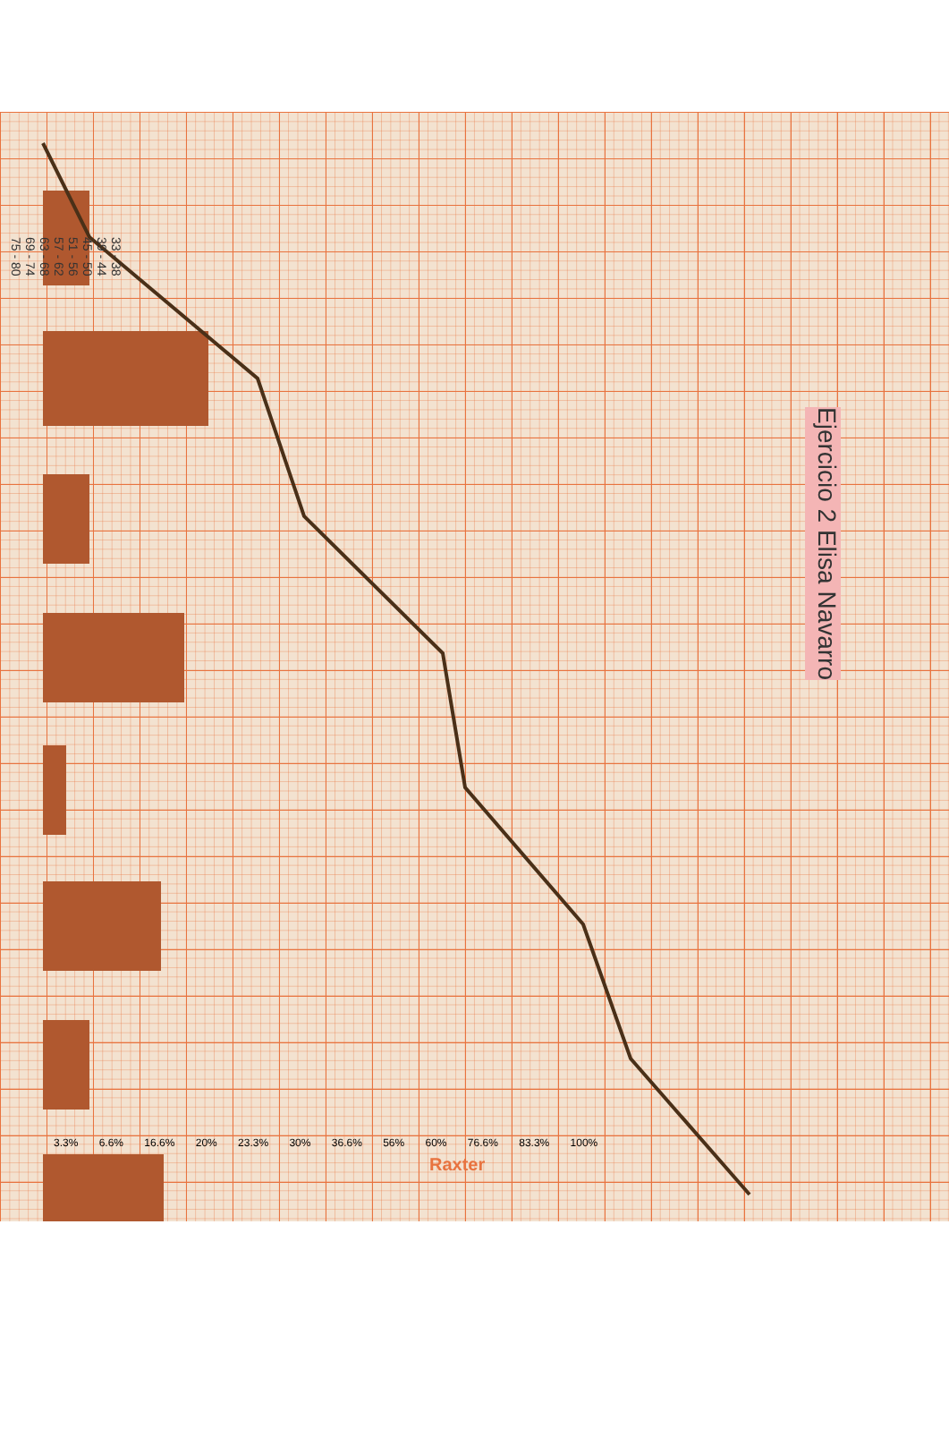Ejercicio 2 Elisa Navarro
33 - 38
39 - 44
45 - 50
51 - 56
57 - 62
63 - 68
69 - 74
75 - 80
3.3% 6.6% 16.6% 20% 23.3% 30% 36.6% 56% 60% 76.6% 83.3% 100%
Raxter